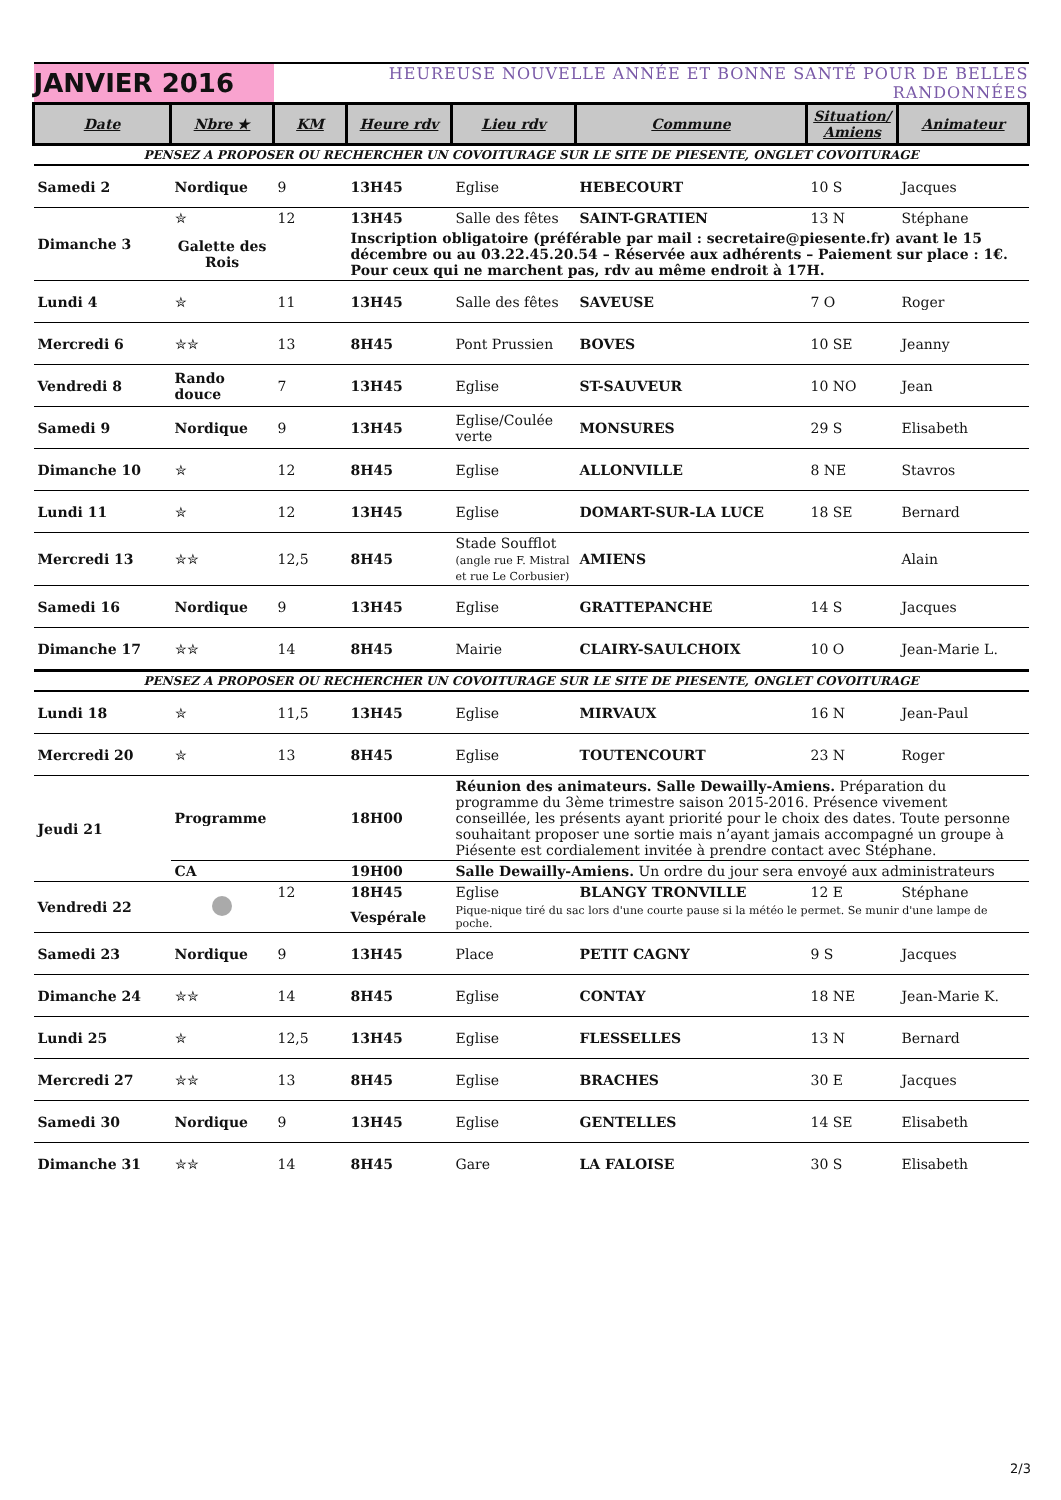| JANVIER 2016 | | HEUREUSE NOUVELLE ANNÉE ET BONNE SANTÉ POUR DE BELLES RANDONNÉES | | | | | |
| Date | Nbre ★ | KM | Heure rdv | Lieu rdv | Commune | Situation/ Amiens | Animateur |
| PENSEZ A PROPOSER OU RECHERCHER UN COVOITURAGE SUR LE SITE DE PIESENTE, ONGLET COVOITURAGE | | | | | | | |
| Samedi 2 | Nordique | 9 | 13H45 | Eglise | HEBECOURT | 10 S | Jacques |
| Dimanche 3 | ✮ | 12 | 13H45 | Salle des fêtes | SAINT-GRATIEN | 13 N | Stéphane |
| | Galette des Rois | | Inscription obligatoire (préférable par mail : secretaire@piesente.fr) avant le 15 décembre ou au 03.22.45.20.54 – Réservée aux adhérents – Paiement sur place : 1€. Pour ceux qui ne marchent pas, rdv au même endroit à 17H. | | | | |
| Lundi 4 | ✮ | 11 | 13H45 | Salle des fêtes | SAVEUSE | 7 O | Roger |
| Mercredi 6 | ✮✮ | 13 | 8H45 | Pont Prussien | BOVES | 10 SE | Jeanny |
| Vendredi 8 | Rando douce | 7 | 13H45 | Eglise | ST-SAUVEUR | 10 NO | Jean |
| Samedi 9 | Nordique | 9 | 13H45 | Eglise/Coulée verte | MONSURES | 29 S | Elisabeth |
| Dimanche 10 | ✮ | 12 | 8H45 | Eglise | ALLONVILLE | 8 NE | Stavros |
| Lundi 11 | ✮ | 12 | 13H45 | Eglise | DOMART-SUR-LA LUCE | 18 SE | Bernard |
| Mercredi 13 | ✮✮ | 12,5 | 8H45 | Stade Soufflot (angle rue F. Mistral et rue Le Corbusier) | AMIENS | | Alain |
| Samedi 16 | Nordique | 9 | 13H45 | Eglise | GRATTEPANCHE | 14 S | Jacques |
| Dimanche 17 | ✮✮ | 14 | 8H45 | Mairie | CLAIRY-SAULCHOIX | 10 O | Jean-Marie L. |
| PENSEZ A PROPOSER OU RECHERCHER UN COVOITURAGE SUR LE SITE DE PIESENTE, ONGLET COVOITURAGE | | | | | | | |
| Lundi 18 | ✮ | 11,5 | 13H45 | Eglise | MIRVAUX | 16 N | Jean-Paul |
| Mercredi 20 | ✮ | 13 | 8H45 | Eglise | TOUTENCOURT | 23 N | Roger |
| Jeudi 21 | Programme | | 18H00 | Réunion des animateurs. Salle Dewailly-Amiens. Préparation du programme du 3ème trimestre saison 2015-2016. Présence vivement conseillée, les présents ayant priorité pour le choix des dates. Toute personne souhaitant proposer une sortie mais n’ayant jamais accompagné un groupe à Piésente est cordialement invitée à prendre contact avec Stéphane. | | | |
| | CA | | 19H00 | Salle Dewailly-Amiens. Un ordre du jour sera envoyé aux administrateurs | | | |
| Vendredi 22 | | 12 | 18H45 | Eglise | BLANGY TRONVILLE | 12 E | Stéphane |
| | | | Vespérale | Pique-nique tiré du sac lors d'une courte pause si la météo le permet. Se munir d'une lampe de poche. | | | |
| Samedi 23 | Nordique | 9 | 13H45 | Place | PETIT CAGNY | 9 S | Jacques |
| Dimanche 24 | ✮✮ | 14 | 8H45 | Eglise | CONTAY | 18 NE | Jean-Marie K. |
| Lundi 25 | ✮ | 12,5 | 13H45 | Eglise | FLESSELLES | 13 N | Bernard |
| Mercredi 27 | ✮✮ | 13 | 8H45 | Eglise | BRACHES | 30 E | Jacques |
| Samedi 30 | Nordique | 9 | 13H45 | Eglise | GENTELLES | 14 SE | Elisabeth |
| Dimanche 31 | ✮✮ | 14 | 8H45 | Gare | LA FALOISE | 30 S | Elisabeth |
2/3